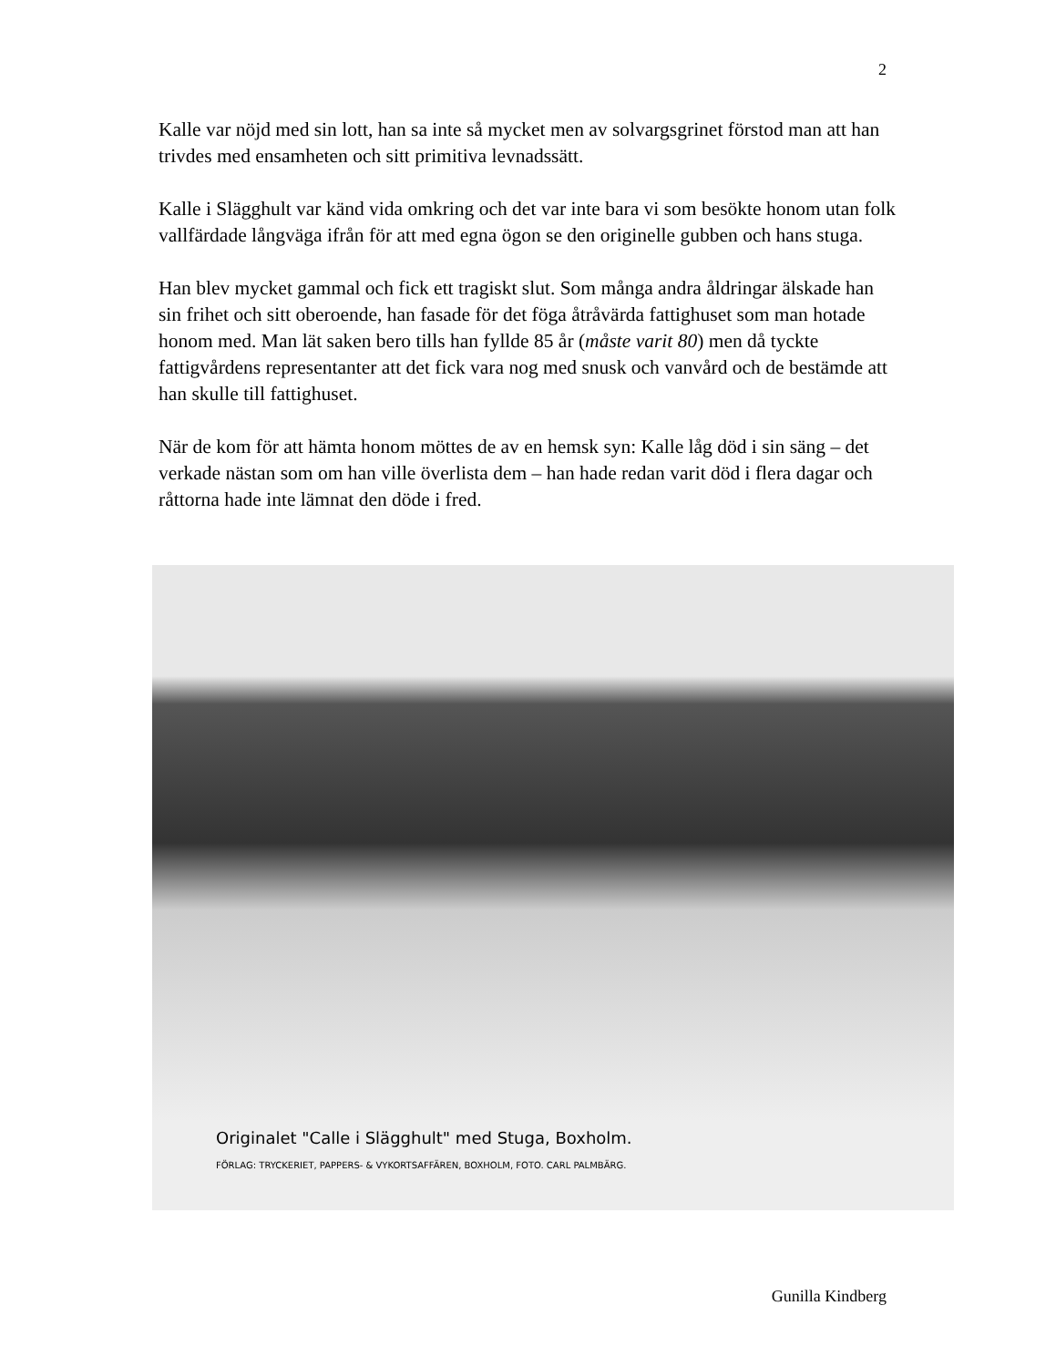2
Kalle var nöjd med sin lott, han sa inte så mycket men av solvargsgrinet förstod man att han trivdes med ensamheten och sitt primitiva levnadssätt.
Kalle i Slägghult var känd vida omkring och det var inte bara vi som besökte honom utan folk vallfärdade långväga ifrån för att med egna ögon se den originelle gubben och hans stuga.
Han blev mycket gammal och fick ett tragiskt slut. Som många andra åldringar älskade han sin frihet och sitt oberoende, han fasade för det föga åtråvärda fattighuset som man hotade honom med. Man lät saken bero tills han fyllde 85 år (måste varit 80) men då tyckte fattigvårdens representanter att det fick vara nog med snusk och vanvård och de bestämde att han skulle till fattighuset.
När de kom för att hämta honom möttes de av en hemsk syn: Kalle låg död i sin säng – det verkade nästan som om han ville överlista dem – han hade redan varit död i flera dagar och råttorna hade inte lämnat den döde i fred.
Originalet "Calle i Slägghult" med Stuga, Boxholm.
FÖRLAG: TRYCKERIET, PAPPERS- & VYKORTSAFFÄREN, BOXHOLM, FOTO. CARL PALMBÄRG.
Gunilla Kindberg